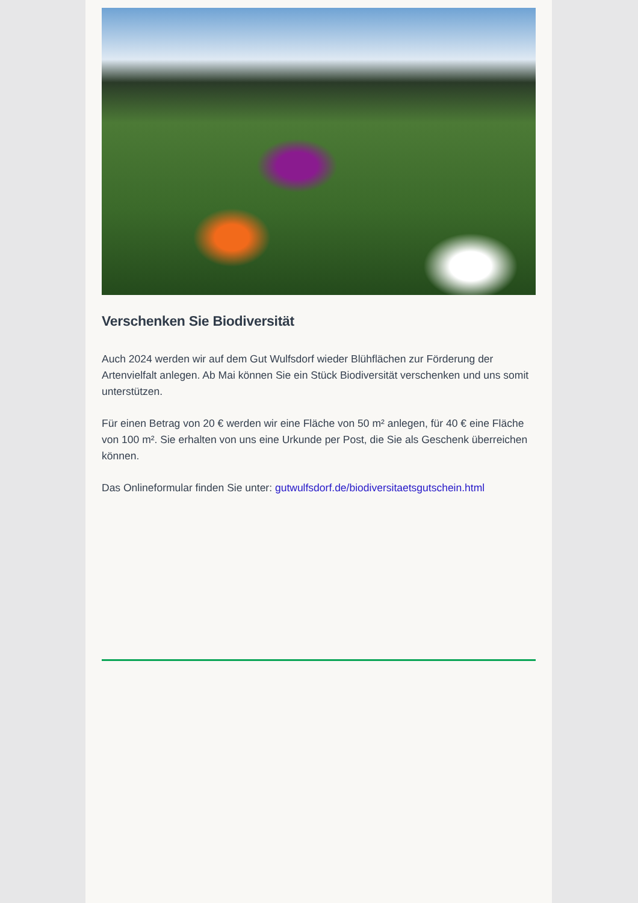Verschenken Sie Biodiversität
Auch 2024 werden wir auf dem Gut Wulfsdorf wieder Blühflächen zur Förderung der Artenvielfalt anlegen. Ab Mai können Sie ein Stück Biodiversität verschenken und uns somit unterstützen.
Für einen Betrag von 20 € werden wir eine Fläche von 50 m² anlegen, für 40 € eine Fläche von 100 m². Sie erhalten von uns eine Urkunde per Post, die Sie als Geschenk überreichen können.
Das Onlineformular finden Sie unter: gutwulfsdorf.de/biodiversitaetsgutschein.html